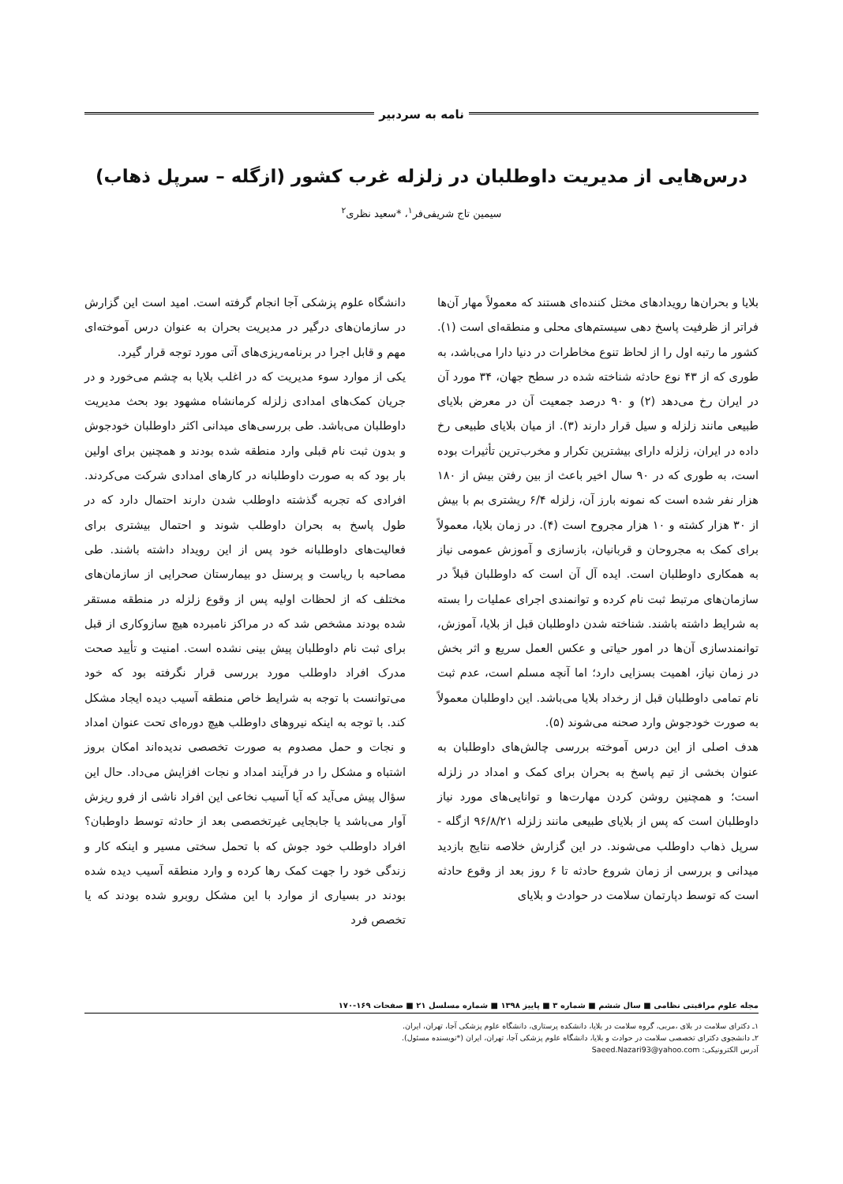نامه به سردبیر
درس‌هایی از مدیریت داوطلبان در زلزله غرب کشور (ازگله – سرپل ذهاب)
سیمین تاج شریفی‌فر<sup>۱</sup>، *سعید نظری<sup>۲</sup>
بلایا و بحران‌ها رویدادهای مختل کننده‌ای هستند که معمولاً مهار آن‌ها فراتر از ظرفیت پاسخ دهی سیستم‌های محلی و منطقه‌ای است (۱). کشور ما رتبه اول را از لحاظ تنوع مخاطرات در دنیا دارا می‌باشد، به طوری که از ۴۳ نوع حادثه شناخته شده در سطح جهان، ۳۴ مورد آن در ایران رخ می‌دهد (۲) و ۹۰ درصد جمعیت آن در معرض بلایای طبیعی مانند زلزله و سیل قرار دارند (۳). از میان بلایای طبیعی رخ داده در ایران، زلزله دارای بیشترین تکرار و مخرب‌ترین تأثیرات بوده است، به طوری که در ۹۰ سال اخیر باعث از بین رفتن بیش از ۱۸۰ هزار نفر شده است که نمونه بارز آن، زلزله ۶/۴ ریشتری بم با بیش از ۳۰ هزار کشته و ۱۰ هزار مجروح است (۴). در زمان بلایا، معمولاً برای کمک به مجروحان و قربانیان، بازسازی و آموزش عمومی نیاز به همکاری داوطلبان است. ایده آل آن است که داوطلبان قبلاً در سازمان‌های مرتبط ثبت نام کرده و توانمندی اجرای عملیات را بسته به شرایط داشته باشند. شناخته شدن داوطلبان قبل از بلایا، آموزش، توانمندسازی آن‌ها در امور حیاتی و عکس العمل سریع و اثر بخش در زمان نیاز، اهمیت بسزایی دارد؛ اما آنچه مسلم است، عدم ثبت نام تمامی داوطلبان قبل از رخداد بلایا می‌باشد. این داوطلبان معمولاً به صورت خودجوش وارد صحنه می‌شوند (۵).
هدف اصلی از این درس آموخته بررسی چالش‌های داوطلبان به عنوان بخشی از تیم پاسخ به بحران برای کمک و امداد در زلزله است؛ و همچنین روشن کردن مهارت‌ها و توانایی‌های مورد نیاز داوطلبان است که پس از بلایای طبیعی مانند زلزله ۹۶/۸/۲۱ ازگله - سرپل ذهاب داوطلب می‌شوند. در این گزارش خلاصه نتایج بازدید میدانی و بررسی از زمان شروع حادثه تا ۶ روز بعد از وقوع حادثه است که توسط دپارتمان سلامت در حوادث و بلایای
دانشگاه علوم پزشکی آجا انجام گرفته است. امید است این گزارش در سازمان‌های درگیر در مدیریت بحران به عنوان درس آموخته‌ای مهم و قابل اجرا در برنامه‌ریزی‌های آتی مورد توجه قرار گیرد.
یکی از موارد سوء مدیریت که در اغلب بلایا به چشم می‌خورد و در جریان کمک‌های امدادی زلزله کرمانشاه مشهود بود بحث مدیریت داوطلبان می‌باشد. طی بررسی‌های میدانی اکثر داوطلبان خودجوش و بدون ثبت نام قبلی وارد منطقه شده بودند و همچنین برای اولین بار بود که به صورت داوطلبانه در کارهای امدادی شرکت می‌کردند. افرادی که تجربه گذشته داوطلب شدن دارند احتمال دارد که در طول پاسخ به بحران داوطلب شوند و احتمال بیشتری برای فعالیت‌های داوطلبانه خود پس از این رویداد داشته باشند. طی مصاحبه با ریاست و پرسنل دو بیمارستان صحرایی از سازمان‌های مختلف که از لحظات اولیه پس از وقوع زلزله در منطقه مستقر شده بودند مشخص شد که در مراکز نامبرده هیچ سازوکاری از قبل برای ثبت نام داوطلبان پیش بینی نشده است. امنیت و تأیید صحت مدرک افراد داوطلب مورد بررسی قرار نگرفته بود که خود می‌توانست با توجه به شرایط خاص منطقه آسیب دیده ایجاد مشکل کند. با توجه به اینکه نیروهای داوطلب هیچ دوره‌ای تحت عنوان امداد و نجات و حمل مصدوم به صورت تخصصی ندیده‌اند امکان بروز اشتباه و مشکل را در فرآیند امداد و نجات افزایش می‌داد. حال این سؤال پیش می‌آید که آیا آسیب نخاعی این افراد ناشی از فرو ریزش آوار می‌باشد یا جابجایی غیرتخصصی بعد از حادثه توسط داوطبان؟ افراد داوطلب خود جوش که با تحمل سختی مسیر و اینکه کار و زندگی خود را جهت کمک رها کرده و وارد منطقه آسیب دیده شده بودند در بسیاری از موارد با این مشکل روبرو شده بودند که یا تخصص فرد
مجله علوم مراقبتی نظامی ■ سال ششم ■ شماره ۳ ■ پاییز ۱۳۹۸ ■ شماره مسلسل ۲۱ ■ صفحات ۱۶۹-۱۷۰
۱ـ دکترای سلامت در بلای ،مربی، گروه سلامت در بلایا، دانشکده پرستاری، دانشگاه علوم پزشکی آجا، تهران، ایران.
۲ـ دانشجوی دکترای تخصصی سلامت در حوادث و بلایا، دانشگاه علوم پزشکی آجا، تهران، ایران (*نویسنده مسئول).
آدرس الکترونیکی: Saeed.Nazari93@yahoo.com